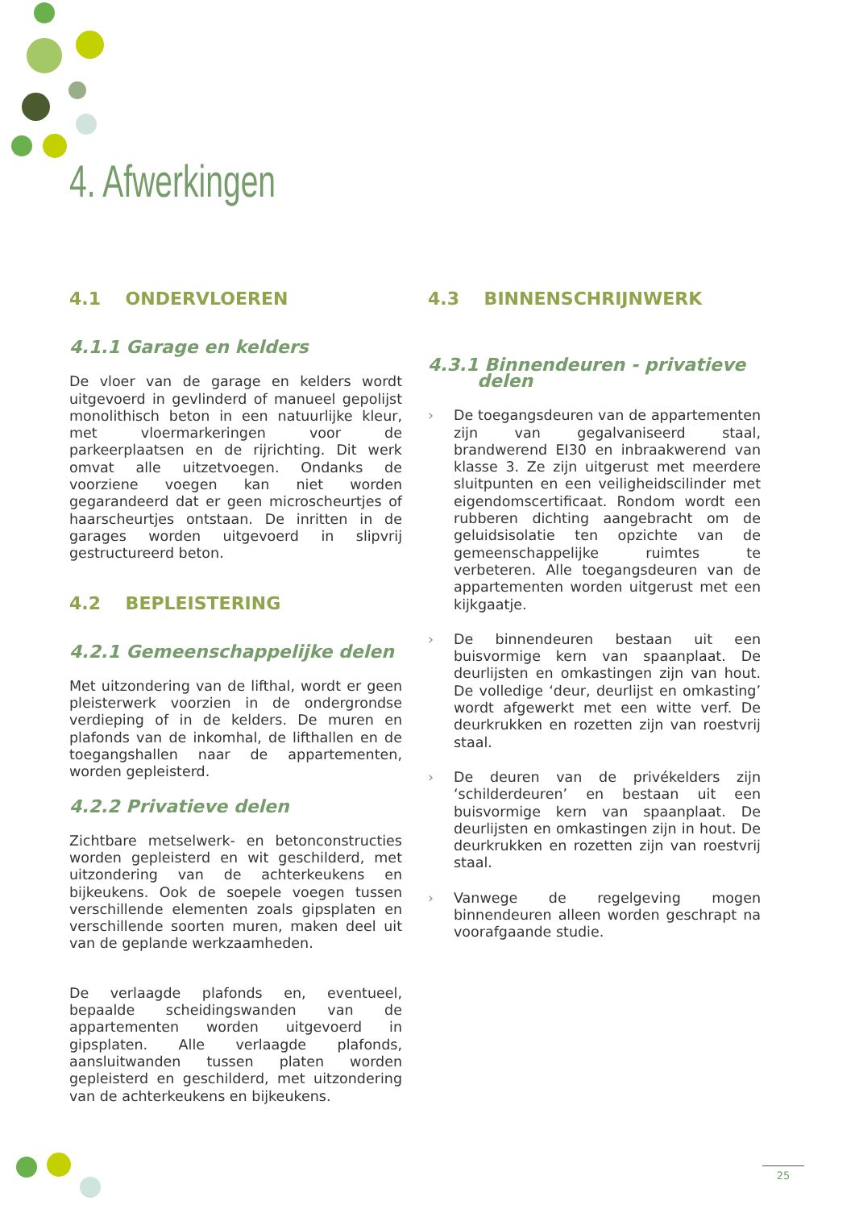4. Afwerkingen
4.1 ONDERVLOEREN
4.1.1 Garage en kelders
De vloer van de garage en kelders wordt uitgevoerd in gevlinderd of manueel gepolijst monolithisch beton in een natuurlijke kleur, met vloermarkeringen voor de parkeerplaatsen en de rijrichting. Dit werk omvat alle uitzetvoegen. Ondanks de voorziene voegen kan niet worden gegarandeerd dat er geen microscheurtjes of haarscheurtjes ontstaan. De inritten in de garages worden uitgevoerd in slipvrij gestructureerd beton.
4.2 BEPLEISTERING
4.2.1 Gemeenschappelijke delen
Met uitzondering van de lifthal, wordt er geen pleisterwerk voorzien in de ondergrondse verdieping of in de kelders. De muren en plafonds van de inkomhal, de lifthallen en de toegangshallen naar de appartementen, worden gepleisterd.
4.2.2 Privatieve delen
Zichtbare metselwerk- en betonconstructies worden gepleisterd en wit geschilderd, met uitzondering van de achterkeukens en bijkeukens. Ook de soepele voegen tussen verschillende elementen zoals gipsplaten en verschillende soorten muren, maken deel uit van de geplande werkzaamheden.
De verlaagde plafonds en, eventueel, bepaalde scheidingswanden van de appartementen worden uitgevoerd in gipsplaten. Alle verlaagde plafonds, aansluitwanden tussen platen worden gepleisterd en geschilderd, met uitzondering van de achterkeukens en bijkeukens.
4.3 BINNENSCHRIJNWERK
4.3.1 Binnendeuren - privatieve
delen
› De toegangsdeuren van de appartementen zijn van gegalvaniseerd staal, brandwerend EI30 en inbraakwerend van klasse 3. Ze zijn uitgerust met meerdere sluitpunten en een veiligheidscilinder met eigendomscertificaat. Rondom wordt een rubberen dichting aangebracht om de geluidsisolatie ten opzichte van de gemeenschappelijke ruimtes te verbeteren. Alle toegangsdeuren van de appartementen worden uitgerust met een kijkgaatje.
› De binnendeuren bestaan uit een buisvormige kern van spaanplaat. De deurlijsten en omkastingen zijn van hout. De volledige ‘deur, deurlijst en omkasting’ wordt afgewerkt met een witte verf. De deurkrukken en rozetten zijn van roestvrij staal.
› De deuren van de privékelders zijn ‘schilderdeuren’ en bestaan uit een buisvormige kern van spaanplaat. De deurlijsten en omkastingen zijn in hout. De deurkrukken en rozetten zijn van roestvrij staal.
› Vanwege de regelgeving mogen binnendeuren alleen worden geschrapt na voorafgaande studie.
25